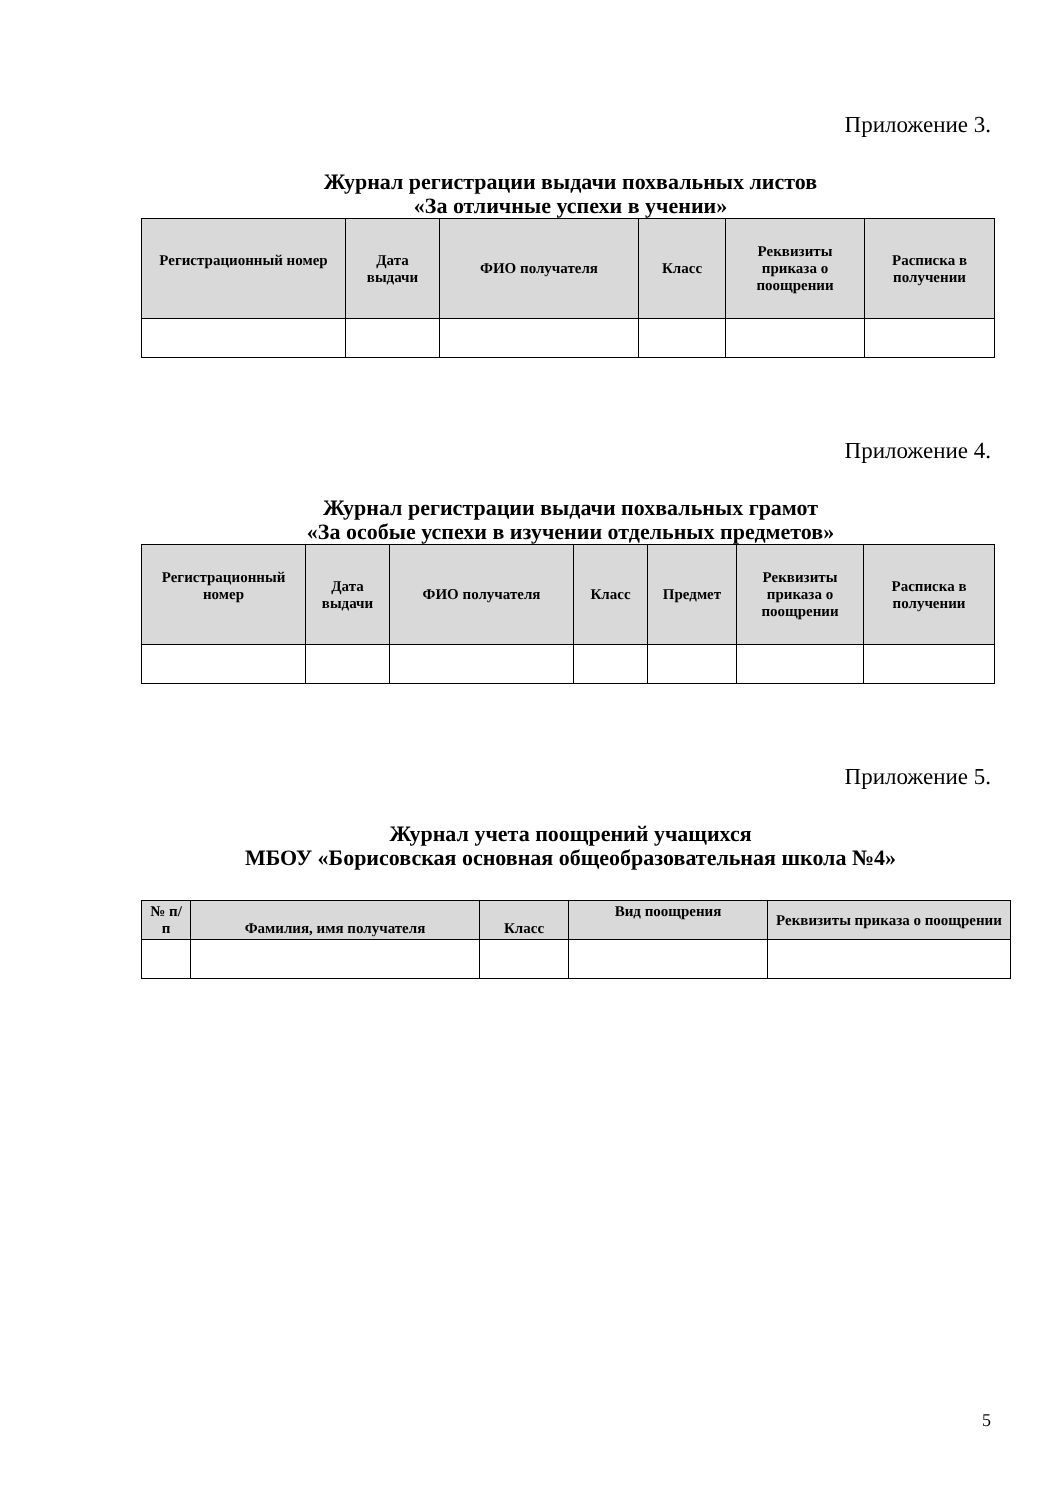Приложение 3.
Журнал регистрации выдачи похвальных листов
«За отличные успехи в учении»
| Регистрационный номер | Дата выдачи | ФИО получателя | Класс | Реквизиты приказа о поощрении | Расписка в получении |
| --- | --- | --- | --- | --- | --- |
Приложение 4.
Журнал регистрации выдачи похвальных грамот
«За особые успехи в изучении отдельных предметов»
| Регистрационный номер | Дата выдачи | ФИО получателя | Класс | Предмет | Реквизиты приказа о поощрении | Расписка в получении |
| --- | --- | --- | --- | --- | --- | --- |
Приложение 5.
Журнал учета поощрений учащихся
МБОУ «Борисовская основная общеобразовательная школа №4»
| № п/п | Фамилия, имя получателя | Класс | Вид поощрения | Реквизиты приказа о поощрении |
| --- | --- | --- | --- | --- |
5